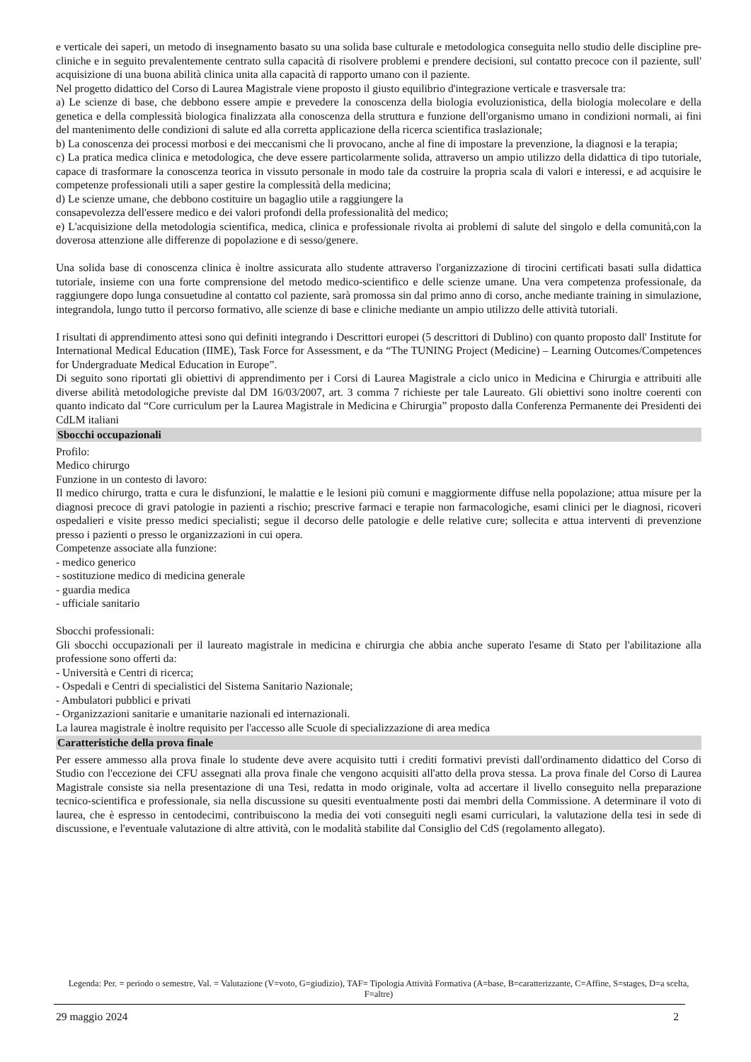e verticale dei saperi, un metodo di insegnamento basato su una solida base culturale e metodologica conseguita nello studio delle discipline pre-cliniche e in seguito prevalentemente centrato sulla capacità di risolvere problemi e prendere decisioni, sul contatto precoce con il paziente, sull' acquisizione di una buona abilità clinica unita alla capacità di rapporto umano con il paziente.
Nel progetto didattico del Corso di Laurea Magistrale viene proposto il giusto equilibrio d'integrazione verticale e trasversale tra:
a) Le scienze di base, che debbono essere ampie e prevedere la conoscenza della biologia evoluzionistica, della biologia molecolare e della genetica e della complessità biologica finalizzata alla conoscenza della struttura e funzione dell'organismo umano in condizioni normali, ai fini del mantenimento delle condizioni di salute ed alla corretta applicazione della ricerca scientifica traslazionale;
b) La conoscenza dei processi morbosi e dei meccanismi che li provocano, anche al fine di impostare la prevenzione, la diagnosi e la terapia;
c) La pratica medica clinica e metodologica, che deve essere particolarmente solida, attraverso un ampio utilizzo della didattica di tipo tutoriale, capace di trasformare la conoscenza teorica in vissuto personale in modo tale da costruire la propria scala di valori e interessi, e ad acquisire le competenze professionali utili a saper gestire la complessità della medicina;
d) Le scienze umane, che debbono costituire un bagaglio utile a raggiungere la
consapevolezza dell'essere medico e dei valori profondi della professionalità del medico;
e) L'acquisizione della metodologia scientifica, medica, clinica e professionale rivolta ai problemi di salute del singolo e della comunità,con la doverosa attenzione alle differenze di popolazione e di sesso/genere.
Una solida base di conoscenza clinica è inoltre assicurata allo studente attraverso l'organizzazione di tirocini certificati basati sulla didattica tutoriale, insieme con una forte comprensione del metodo medico-scientifico e delle scienze umane. Una vera competenza professionale, da raggiungere dopo lunga consuetudine al contatto col paziente, sarà promossa sin dal primo anno di corso, anche mediante training in simulazione, integrandola, lungo tutto il percorso formativo, alle scienze di base e cliniche mediante un ampio utilizzo delle attività tutoriali.
I risultati di apprendimento attesi sono qui definiti integrando i Descrittori europei (5 descrittori di Dublino) con quanto proposto dall' Institute for International Medical Education (IIME), Task Force for Assessment, e da “The TUNING Project (Medicine) – Learning Outcomes/Competences for Undergraduate Medical Education in Europe”.
Di seguito sono riportati gli obiettivi di apprendimento per i Corsi di Laurea Magistrale a ciclo unico in Medicina e Chirurgia e attribuiti alle diverse abilità metodologiche previste dal DM 16/03/2007, art. 3 comma 7 richieste per tale Laureato. Gli obiettivi sono inoltre coerenti con quanto indicato dal “Core curriculum per la Laurea Magistrale in Medicina e Chirurgia” proposto dalla Conferenza Permanente dei Presidenti dei CdLM italiani
Sbocchi occupazionali
Profilo:
Medico chirurgo
Funzione in un contesto di lavoro:
Il medico chirurgo, tratta e cura le disfunzioni, le malattie e le lesioni più comuni e maggiormente diffuse nella popolazione; attua misure per la diagnosi precoce di gravi patologie in pazienti a rischio; prescrive farmaci e terapie non farmacologiche, esami clinici per le diagnosi, ricoveri ospedalieri e visite presso medici specialisti; segue il decorso delle patologie e delle relative cure; sollecita e attua interventi di prevenzione presso i pazienti o presso le organizzazioni in cui opera.
Competenze associate alla funzione:
- medico generico
- sostituzione medico di medicina generale
- guardia medica
- ufficiale sanitario
Sbocchi professionali:
Gli sbocchi occupazionali per il laureato magistrale in medicina e chirurgia che abbia anche superato l'esame di Stato per l'abilitazione alla professione sono offerti da:
- Università e Centri di ricerca;
- Ospedali e Centri di specialistici del Sistema Sanitario Nazionale;
- Ambulatori pubblici e privati
- Organizzazioni sanitarie e umanitarie nazionali ed internazionali.
La laurea magistrale è inoltre requisito per l'accesso alle Scuole di specializzazione di area medica
Caratteristiche della prova finale
Per essere ammesso alla prova finale lo studente deve avere acquisito tutti i crediti formativi previsti dall'ordinamento didattico del Corso di Studio con l'eccezione dei CFU assegnati alla prova finale che vengono acquisiti all'atto della prova stessa. La prova finale del Corso di Laurea Magistrale consiste sia nella presentazione di una Tesi, redatta in modo originale, volta ad accertare il livello conseguito nella preparazione tecnico-scientifica e professionale, sia nella discussione su quesiti eventualmente posti dai membri della Commissione. A determinare il voto di laurea, che è espresso in centodecimi, contribuiscono la media dei voti conseguiti negli esami curriculari, la valutazione della tesi in sede di discussione, e l'eventuale valutazione di altre attività, con le modalità stabilite dal Consiglio del CdS (regolamento allegato).
Legenda: Per. = periodo o semestre, Val. = Valutazione (V=voto, G=giudizio), TAF= Tipologia Attività Formativa (A=base, B=caratterizzante, C=Affine, S=stages, D=a scelta, F=altre)
29 maggio 2024 2